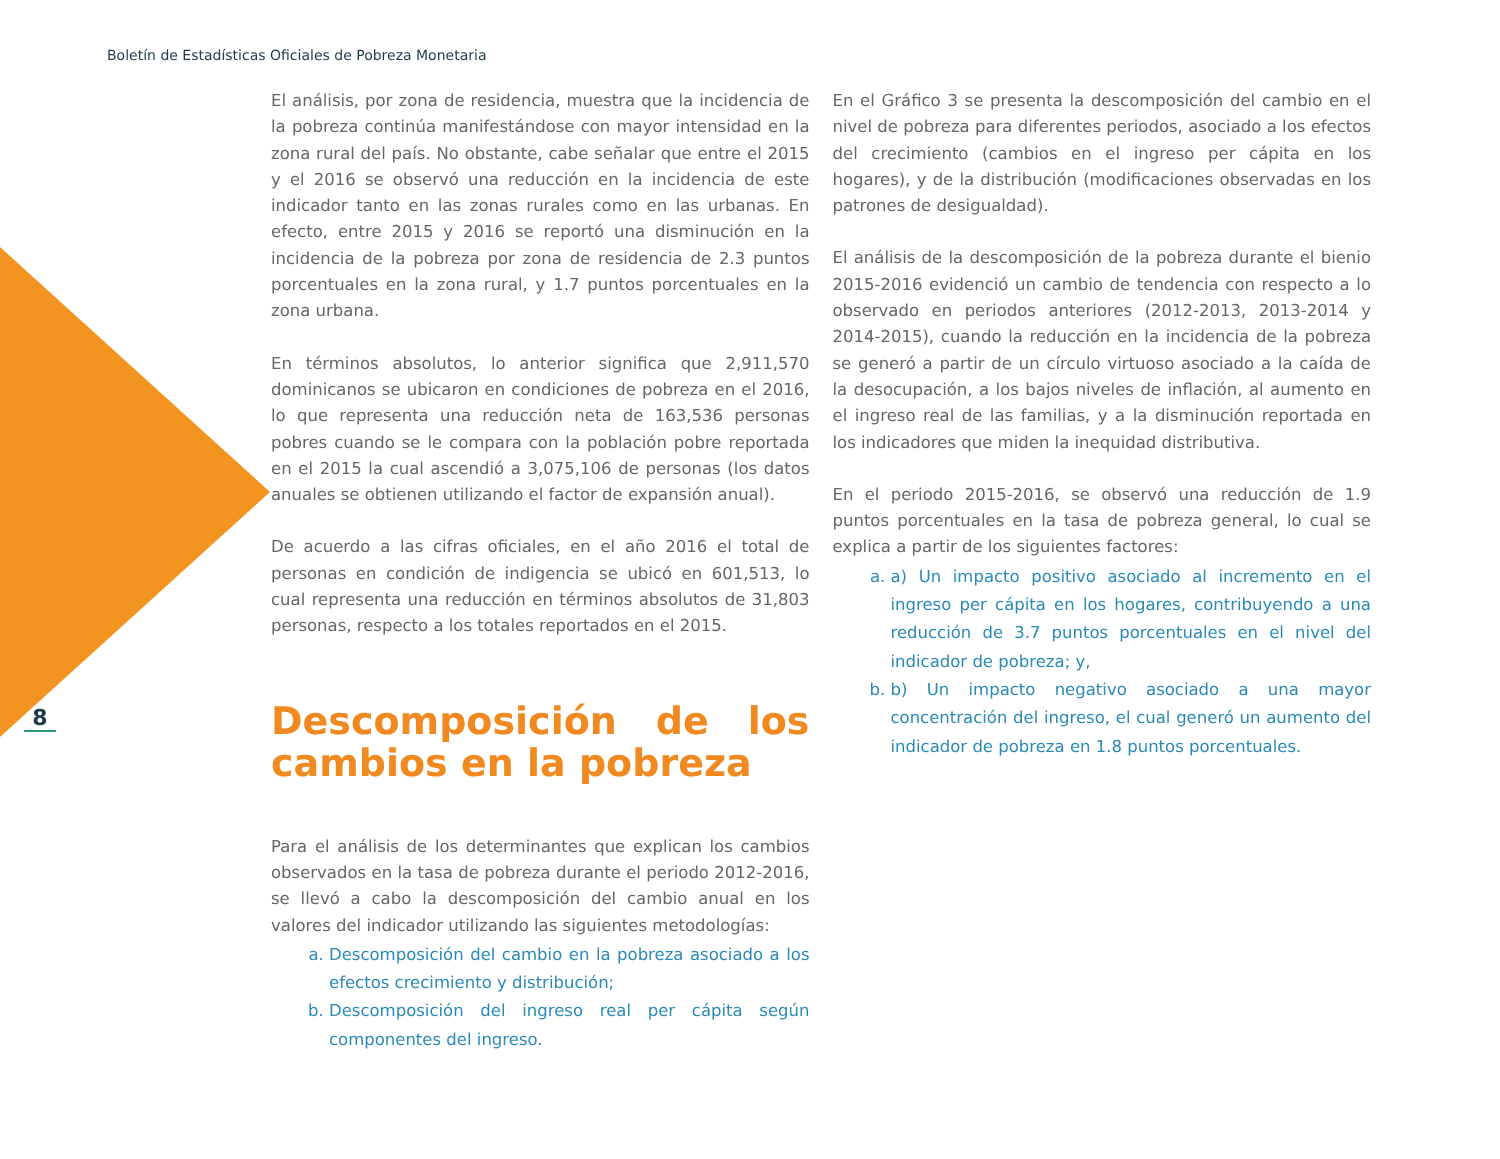Boletín de Estadísticas Oficiales de Pobreza Monetaria
8
El análisis, por zona de residencia, muestra que la incidencia de la pobreza continúa manifestándose con mayor intensidad en la zona rural del país. No obstante, cabe señalar que entre el 2015 y el 2016 se observó una reducción en la incidencia de este indicador tanto en las zonas rurales como en las urbanas. En efecto, entre 2015 y 2016 se reportó una disminución en la incidencia de la pobreza por zona de residencia de 2.3 puntos porcentuales en la zona rural, y 1.7 puntos porcentuales en la zona urbana.
En términos absolutos, lo anterior significa que 2,911,570 dominicanos se ubicaron en condiciones de pobreza en el 2016, lo que representa una reducción neta de 163,536 personas pobres cuando se le compara con la población pobre reportada en el 2015 la cual ascendió a 3,075,106 de personas (los datos anuales se obtienen utilizando el factor de expansión anual).
De acuerdo a las cifras oficiales, en el año 2016 el total de personas en condición de indigencia se ubicó en 601,513, lo cual representa una reducción en términos absolutos de 31,803 personas, respecto a los totales reportados en el 2015.
Descomposición de los cambios en la pobreza
Para el análisis de los determinantes que explican los cambios observados en la tasa de pobreza durante el periodo 2012-2016, se llevó a cabo la descomposición del cambio anual en los valores del indicador utilizando las siguientes metodologías:
a. Descomposición del cambio en la pobreza asociado a los efectos crecimiento y distribución;
b. Descomposición del ingreso real per cápita según componentes del ingreso.
En el Gráfico 3 se presenta la descomposición del cambio en el nivel de pobreza para diferentes periodos, asociado a los efectos del crecimiento (cambios en el ingreso per cápita en los hogares), y de la distribución (modificaciones observadas en los patrones de desigualdad).
El análisis de la descomposición de la pobreza durante el bienio 2015-2016 evidenció un cambio de tendencia con respecto a lo observado en periodos anteriores (2012-2013, 2013-2014 y 2014-2015), cuando la reducción en la incidencia de la pobreza se generó a partir de un círculo virtuoso asociado a la caída de la desocupación, a los bajos niveles de inflación, al aumento en el ingreso real de las familias, y a la disminución reportada en los indicadores que miden la inequidad distributiva.
En el periodo 2015-2016, se observó una reducción de 1.9 puntos porcentuales en la tasa de pobreza general, lo cual se explica a partir de los siguientes factores:
a. a) Un impacto positivo asociado al incremento en el ingreso per cápita en los hogares, contribuyendo a una reducción de 3.7 puntos porcentuales en el nivel del indicador de pobreza; y,
b. b) Un impacto negativo asociado a una mayor concentración del ingreso, el cual generó un aumento del indicador de pobreza en 1.8 puntos porcentuales.